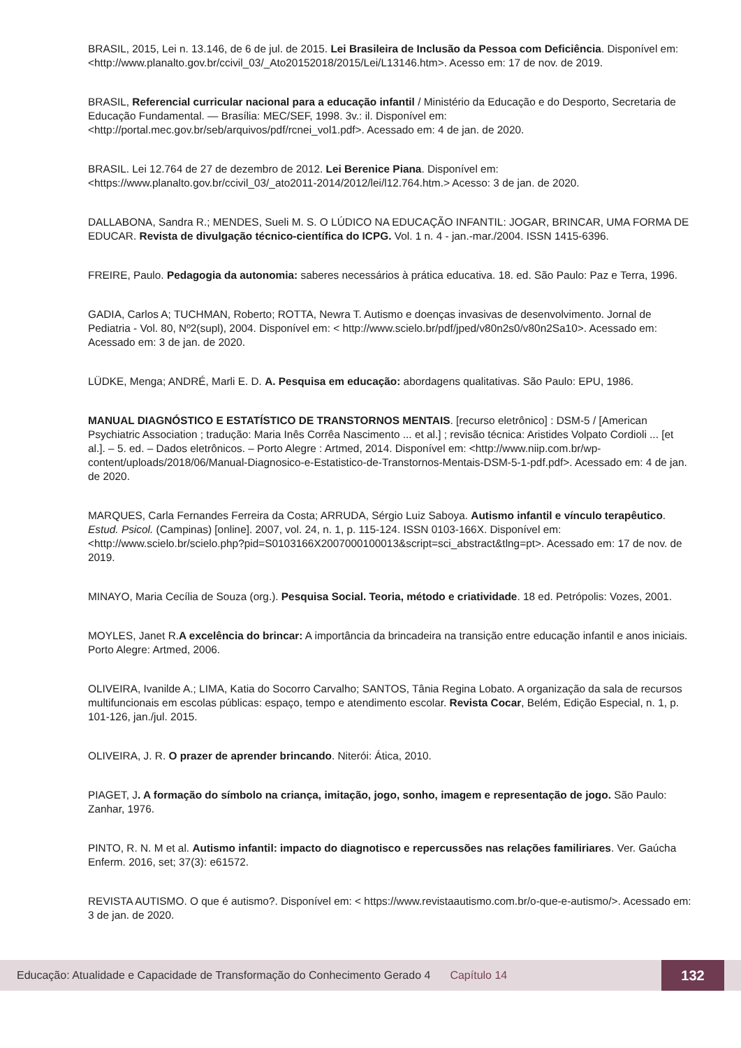BRASIL, 2015, Lei n. 13.146, de 6 de jul. de 2015. Lei Brasileira de Inclusão da Pessoa com Deficiência. Disponível em: <http://www.planalto.gov.br/ccivil_03/_Ato20152018/2015/Lei/L13146.htm>. Acesso em: 17 de nov. de 2019.
BRASIL, Referencial curricular nacional para a educação infantil / Ministério da Educação e do Desporto, Secretaria de Educação Fundamental. — Brasília: MEC/SEF, 1998. 3v.: il. Disponível em: <http://portal.mec.gov.br/seb/arquivos/pdf/rcnei_vol1.pdf>. Acessado em: 4 de jan. de 2020.
BRASIL. Lei 12.764 de 27 de dezembro de 2012. Lei Berenice Piana. Disponível em: <https://www.planalto.gov.br/ccivil_03/_ato2011-2014/2012/lei/l12.764.htm.> Acesso: 3 de jan. de 2020.
DALLABONA, Sandra R.; MENDES, Sueli M. S. O LÚDICO NA EDUCAÇÃO INFANTIL: JOGAR, BRINCAR, UMA FORMA DE EDUCAR. Revista de divulgação técnico-científica do ICPG. Vol. 1 n. 4 - jan.-mar./2004. ISSN 1415-6396.
FREIRE, Paulo. Pedagogia da autonomia: saberes necessários à prática educativa. 18. ed. São Paulo: Paz e Terra, 1996.
GADIA, Carlos A; TUCHMAN, Roberto; ROTTA, Newra T. Autismo e doenças invasivas de desenvolvimento. Jornal de Pediatria - Vol. 80, Nº2(supl), 2004. Disponível em: < http://www.scielo.br/pdf/jped/v80n2s0/v80n2Sa10>. Acessado em: Acessado em: 3 de jan. de 2020.
LÜDKE, Menga; ANDRÉ, Marli E. D. A. Pesquisa em educação: abordagens qualitativas. São Paulo: EPU, 1986.
MANUAL DIAGNÓSTICO E ESTATÍSTICO DE TRANSTORNOS MENTAIS. [recurso eletrônico] : DSM-5 / [American Psychiatric Association ; tradução: Maria Inês Corrêa Nascimento ... et al.] ; revisão técnica: Aristides Volpato Cordioli ... [et al.]. – 5. ed. – Dados eletrônicos. – Porto Alegre : Artmed, 2014. Disponível em: <http://www.niip.com.br/wp-content/uploads/2018/06/Manual-Diagnosico-e-Estatistico-de-Transtornos-Mentais-DSM-5-1-pdf.pdf>. Acessado em: 4 de jan. de 2020.
MARQUES, Carla Fernandes Ferreira da Costa; ARRUDA, Sérgio Luiz Saboya. Autismo infantil e vínculo terapêutico. Estud. Psicol. (Campinas) [online]. 2007, vol. 24, n. 1, p. 115-124. ISSN 0103-166X. Disponível em: <http://www.scielo.br/scielo.php?pid=S0103166X2007000100013&script=sci_abstract&tlng=pt>. Acessado em: 17 de nov. de 2019.
MINAYO, Maria Cecília de Souza (org.). Pesquisa Social. Teoria, método e criatividade. 18 ed. Petrópolis: Vozes, 2001.
MOYLES, Janet R.A excelência do brincar: A importância da brincadeira na transição entre educação infantil e anos iniciais. Porto Alegre: Artmed, 2006.
OLIVEIRA, Ivanilde A.; LIMA, Katia do Socorro Carvalho; SANTOS, Tânia Regina Lobato. A organização da sala de recursos multifuncionais em escolas públicas: espaço, tempo e atendimento escolar. Revista Cocar, Belém, Edição Especial, n. 1, p. 101-126, jan./jul. 2015.
OLIVEIRA, J. R. O prazer de aprender brincando. Niterói: Ática, 2010.
PIAGET, J. A formação do símbolo na criança, imitação, jogo, sonho, imagem e representação de jogo. São Paulo: Zanhar, 1976.
PINTO, R. N. M et al. Autismo infantil: impacto do diagnotisco e repercussões nas relações familiriares. Ver. Gaúcha Enferm. 2016, set; 37(3): e61572.
REVISTA AUTISMO. O que é autismo?. Disponível em: < https://www.revistaautismo.com.br/o-que-e-autismo/>. Acessado em: 3 de jan. de 2020.
Educação: Atualidade e Capacidade de Transformação do Conhecimento Gerado 4 Capítulo 14 132